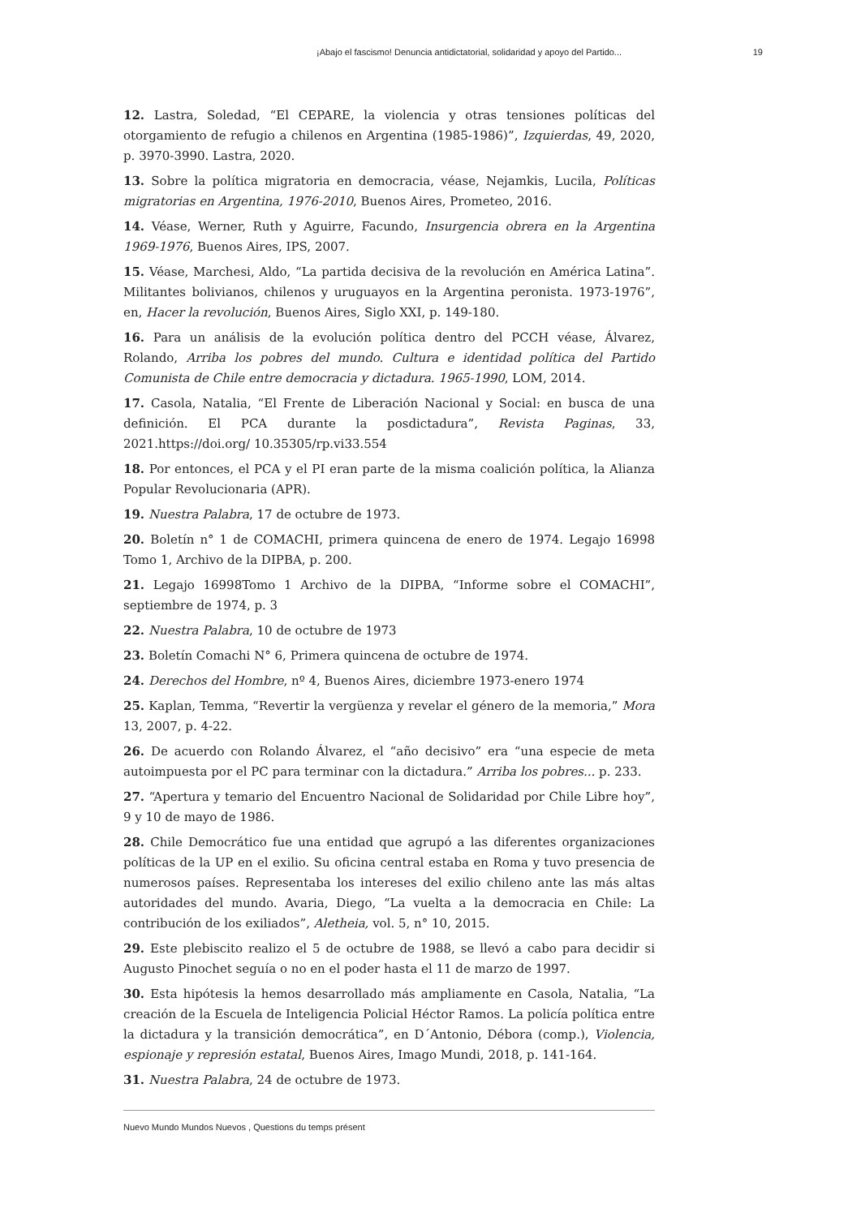¡Abajo el fascismo! Denuncia antidictatorial, solidaridad y apoyo del Partido... 19
12. Lastra, Soledad, “El CEPARE, la violencia y otras tensiones políticas del otorgamiento de refugio a chilenos en Argentina (1985-1986)”, Izquierdas, 49, 2020, p. 3970-3990. Lastra, 2020.
13. Sobre la política migratoria en democracia, véase, Nejamkis, Lucila, Políticas migratorias en Argentina, 1976-2010, Buenos Aires, Prometeo, 2016.
14. Véase, Werner, Ruth y Aguirre, Facundo, Insurgencia obrera en la Argentina 1969-1976, Buenos Aires, IPS, 2007.
15. Véase, Marchesi, Aldo, “La partida decisiva de la revolución en América Latina”. Militantes bolivianos, chilenos y uruguayos en la Argentina peronista. 1973-1976”, en, Hacer la revolución, Buenos Aires, Siglo XXI, p. 149-180.
16. Para un análisis de la evolución política dentro del PCCH véase, Álvarez, Rolando, Arriba los pobres del mundo. Cultura e identidad política del Partido Comunista de Chile entre democracia y dictadura. 1965-1990, LOM, 2014.
17. Casola, Natalia, “El Frente de Liberación Nacional y Social: en busca de una definición. El PCA durante la posdictadura”, Revista Paginas, 33, 2021.https://doi.org/ 10.35305/rp.vi33.554
18. Por entonces, el PCA y el PI eran parte de la misma coalición política, la Alianza Popular Revolucionaria (APR).
19. Nuestra Palabra, 17 de octubre de 1973.
20. Boletín n° 1 de COMACHI, primera quincena de enero de 1974. Legajo 16998 Tomo 1, Archivo de la DIPBA, p. 200.
21. Legajo 16998Tomo 1 Archivo de la DIPBA, “Informe sobre el COMACHI”, septiembre de 1974, p. 3
22. Nuestra Palabra, 10 de octubre de 1973
23. Boletín Comachi N° 6, Primera quincena de octubre de 1974.
24. Derechos del Hombre, nº 4, Buenos Aires, diciembre 1973-enero 1974
25. Kaplan, Temma, “Revertir la vergüenza y revelar el género de la memoria,” Mora 13, 2007, p. 4-22.
26. De acuerdo con Rolando Álvarez, el “año decisivo” era “una especie de meta autoimpuesta por el PC para terminar con la dictadura.” Arriba los pobres... p. 233.
27. “Apertura y temario del Encuentro Nacional de Solidaridad por Chile Libre hoy”, 9 y 10 de mayo de 1986.
28. Chile Democrático fue una entidad que agrupó a las diferentes organizaciones políticas de la UP en el exilio. Su oficina central estaba en Roma y tuvo presencia de numerosos países. Representaba los intereses del exilio chileno ante las más altas autoridades del mundo. Avaria, Diego, “La vuelta a la democracia en Chile: La contribución de los exiliados”, Aletheia, vol. 5, n° 10, 2015.
29. Este plebiscito realizo el 5 de octubre de 1988, se llevó a cabo para decidir si Augusto Pinochet seguía o no en el poder hasta el 11 de marzo de 1997.
30. Esta hipótesis la hemos desarrollado más ampliamente en Casola, Natalia, “La creación de la Escuela de Inteligencia Policial Héctor Ramos. La policía política entre la dictadura y la transición democrática”, en D´Antonio, Débora (comp.), Violencia, espionaje y represión estatal, Buenos Aires, Imago Mundi, 2018, p. 141-164.
31. Nuestra Palabra, 24 de octubre de 1973.
Nuevo Mundo Mundos Nuevos , Questions du temps présent